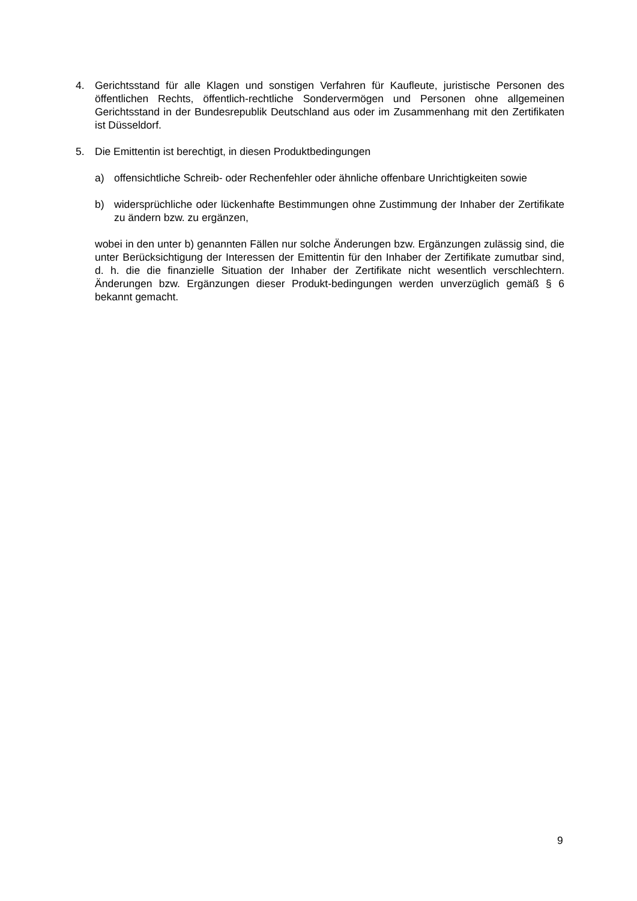4. Gerichtsstand für alle Klagen und sonstigen Verfahren für Kaufleute, juristische Personen des öffentlichen Rechts, öffentlich-rechtliche Sondervermögen und Personen ohne allgemeinen Gerichtsstand in der Bundesrepublik Deutschland aus oder im Zusammenhang mit den Zertifikaten ist Düsseldorf.
5. Die Emittentin ist berechtigt, in diesen Produktbedingungen
a) offensichtliche Schreib- oder Rechenfehler oder ähnliche offenbare Unrichtigkeiten sowie
b) widersprüchliche oder lückenhafte Bestimmungen ohne Zustimmung der Inhaber der Zertifikate zu ändern bzw. zu ergänzen,
wobei in den unter b) genannten Fällen nur solche Änderungen bzw. Ergänzungen zulässig sind, die unter Berücksichtigung der Interessen der Emittentin für den Inhaber der Zertifikate zumutbar sind, d. h. die die finanzielle Situation der Inhaber der Zertifikate nicht wesentlich verschlechtern. Änderungen bzw. Ergänzungen dieser Produkt-bedingungen werden unverzüglich gemäß § 6 bekannt gemacht.
9